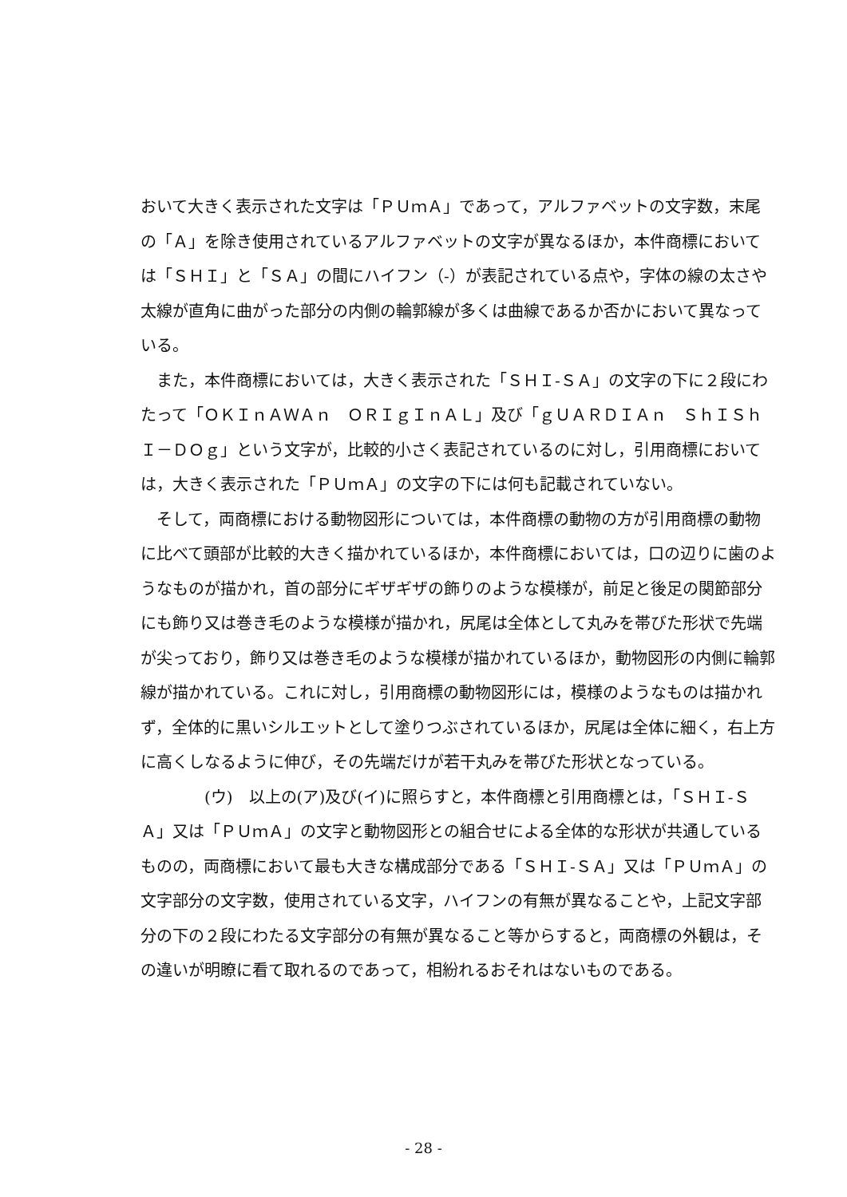おいて大きく表示された文字は「ＰＵｍＡ」であって，アルファベットの文字数，末尾の「Ａ」を除き使用されているアルファベットの文字が異なるほか，本件商標においては「ＳＨＩ」と「ＳＡ」の間にハイフン（‐）が表記されている点や，字体の線の太さや太線が直角に曲がった部分の内側の輪郭線が多くは曲線であるか否かにおいて異なっている。
また，本件商標においては，大きく表示された「ＳＨＩ‐ＳＡ」の文字の下に２段にわたって「ＯＫＩｎＡＷＡｎ　ＯＲＩｇＩｎＡＬ」及び「ｇＵＡＲＤＩＡｎ　ＳｈＩＳｈＩ－ＤＯｇ」という文字が，比較的小さく表記されているのに対し，引用商標においては，大きく表示された「ＰＵｍＡ」の文字の下には何も記載されていない。
そして，両商標における動物図形については，本件商標の動物の方が引用商標の動物に比べて頭部が比較的大きく描かれているほか，本件商標においては，口の辺りに歯のようなものが描かれ，首の部分にギザギザの飾りのような模様が，前足と後足の関節部分にも飾り又は巻き毛のような模様が描かれ，尻尾は全体として丸みを帯びた形状で先端が尖っており，飾り又は巻き毛のような模様が描かれているほか，動物図形の内側に輪郭線が描かれている。これに対し，引用商標の動物図形には，模様のようなものは描かれず，全体的に黒いシルエットとして塗りつぶされているほか，尻尾は全体に細く，右上方に高くしなるように伸び，その先端だけが若干丸みを帯びた形状となっている。
(ウ)　以上の(ア)及び(イ)に照らすと，本件商標と引用商標とは，「ＳＨＩ‐ＳＡ」又は「ＰＵｍＡ」の文字と動物図形との組合せによる全体的な形状が共通しているものの，両商標において最も大きな構成部分である「ＳＨＩ‐ＳＡ」又は「ＰＵｍＡ」の文字部分の文字数，使用されている文字，ハイフンの有無が異なることや，上記文字部分の下の２段にわたる文字部分の有無が異なること等からすると，両商標の外観は，その違いが明瞭に看て取れるのであって，相紛れるおそれはないものである。
- 28 -